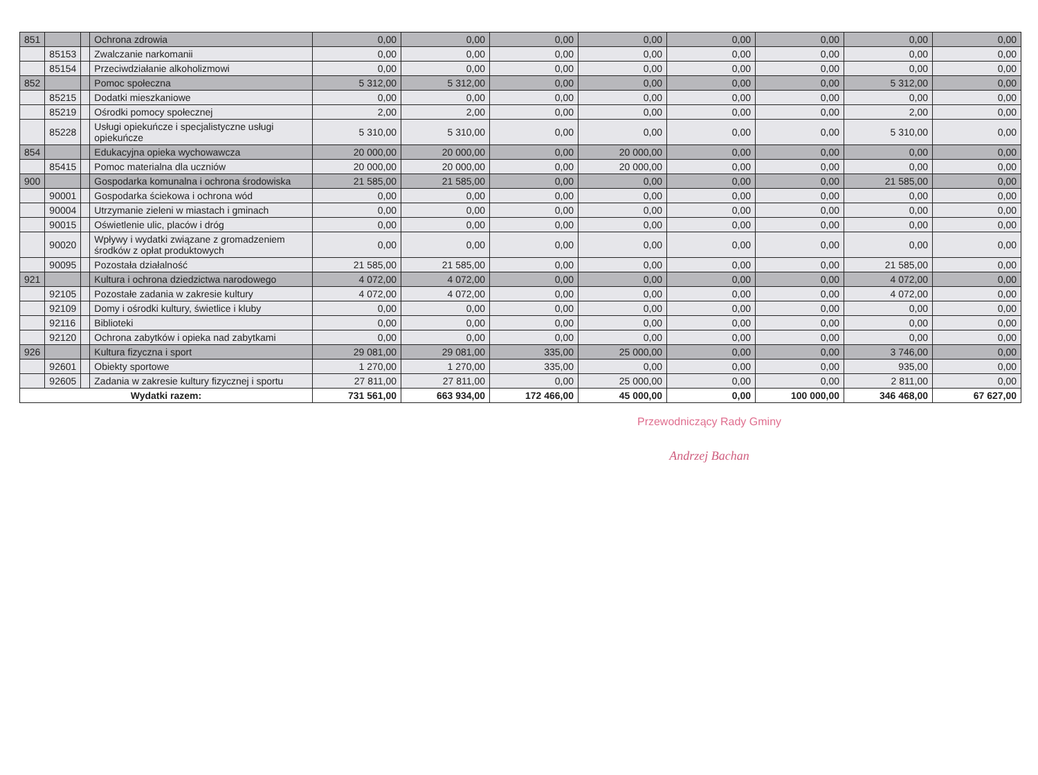| 851 | | | Ochrona zdrowia | 0,00 | 0,00 | 0,00 | 0,00 | 0,00 | 0,00 | 0,00 | 0,00 |
| | 85153 | | Zwalczanie narkomanii | 0,00 | 0,00 | 0,00 | 0,00 | 0,00 | 0,00 | 0,00 | 0,00 |
| | 85154 | | Przeciwdziałanie alkoholizmowi | 0,00 | 0,00 | 0,00 | 0,00 | 0,00 | 0,00 | 0,00 | 0,00 |
| 852 | | | Pomoc społeczna | 5 312,00 | 5 312,00 | 0,00 | 0,00 | 0,00 | 0,00 | 5 312,00 | 0,00 |
| | 85215 | | Dodatki mieszkaniowe | 0,00 | 0,00 | 0,00 | 0,00 | 0,00 | 0,00 | 0,00 | 0,00 |
| | 85219 | | Ośrodki pomocy społecznej | 2,00 | 2,00 | 0,00 | 0,00 | 0,00 | 0,00 | 2,00 | 0,00 |
| | 85228 | | Usługi opiekuńcze i specjalistyczne usługi opiekuńcze | 5 310,00 | 5 310,00 | 0,00 | 0,00 | 0,00 | 0,00 | 5 310,00 | 0,00 |
| 854 | | | Edukacyjna opieka wychowawcza | 20 000,00 | 20 000,00 | 0,00 | 20 000,00 | 0,00 | 0,00 | 0,00 | 0,00 |
| | 85415 | | Pomoc materialna dla uczniów | 20 000,00 | 20 000,00 | 0,00 | 20 000,00 | 0,00 | 0,00 | 0,00 | 0,00 |
| 900 | | | Gospodarka komunalna i ochrona środowiska | 21 585,00 | 21 585,00 | 0,00 | 0,00 | 0,00 | 0,00 | 21 585,00 | 0,00 |
| | 90001 | | Gospodarka ściekowa i ochrona wód | 0,00 | 0,00 | 0,00 | 0,00 | 0,00 | 0,00 | 0,00 | 0,00 |
| | 90004 | | Utrzymanie zieleni w miastach i gminach | 0,00 | 0,00 | 0,00 | 0,00 | 0,00 | 0,00 | 0,00 | 0,00 |
| | 90015 | | Oświetlenie ulic, placów i dróg | 0,00 | 0,00 | 0,00 | 0,00 | 0,00 | 0,00 | 0,00 | 0,00 |
| | 90020 | | Wpływy i wydatki związane z gromadzeniem środków z opłat produktowych | 0,00 | 0,00 | 0,00 | 0,00 | 0,00 | 0,00 | 0,00 | 0,00 |
| | 90095 | | Pozostała działalność | 21 585,00 | 21 585,00 | 0,00 | 0,00 | 0,00 | 0,00 | 21 585,00 | 0,00 |
| 921 | | | Kultura i ochrona dziedzictwa narodowego | 4 072,00 | 4 072,00 | 0,00 | 0,00 | 0,00 | 0,00 | 4 072,00 | 0,00 |
| | 92105 | | Pozostałe zadania w zakresie kultury | 4 072,00 | 4 072,00 | 0,00 | 0,00 | 0,00 | 0,00 | 4 072,00 | 0,00 |
| | 92109 | | Domy i ośrodki kultury, świetlice i kluby | 0,00 | 0,00 | 0,00 | 0,00 | 0,00 | 0,00 | 0,00 | 0,00 |
| | 92116 | | Biblioteki | 0,00 | 0,00 | 0,00 | 0,00 | 0,00 | 0,00 | 0,00 | 0,00 |
| | 92120 | | Ochrona zabytków i opieka nad zabytkami | 0,00 | 0,00 | 0,00 | 0,00 | 0,00 | 0,00 | 0,00 | 0,00 |
| 926 | | | Kultura fizyczna i sport | 29 081,00 | 29 081,00 | 335,00 | 25 000,00 | 0,00 | 0,00 | 3 746,00 | 0,00 |
| | 92601 | | Obiekty sportowe | 1 270,00 | 1 270,00 | 335,00 | 0,00 | 0,00 | 0,00 | 935,00 | 0,00 |
| | 92605 | | Zadania w zakresie kultury fizycznej i sportu | 27 811,00 | 27 811,00 | 0,00 | 25 000,00 | 0,00 | 0,00 | 2 811,00 | 0,00 |
| Wydatki razem: | | | | 731 561,00 | 663 934,00 | 172 466,00 | 45 000,00 | 0,00 | 100 000,00 | 346 468,00 | 67 627,00 |
Przewodniczący Rady Gminy
Andrzej Bachan